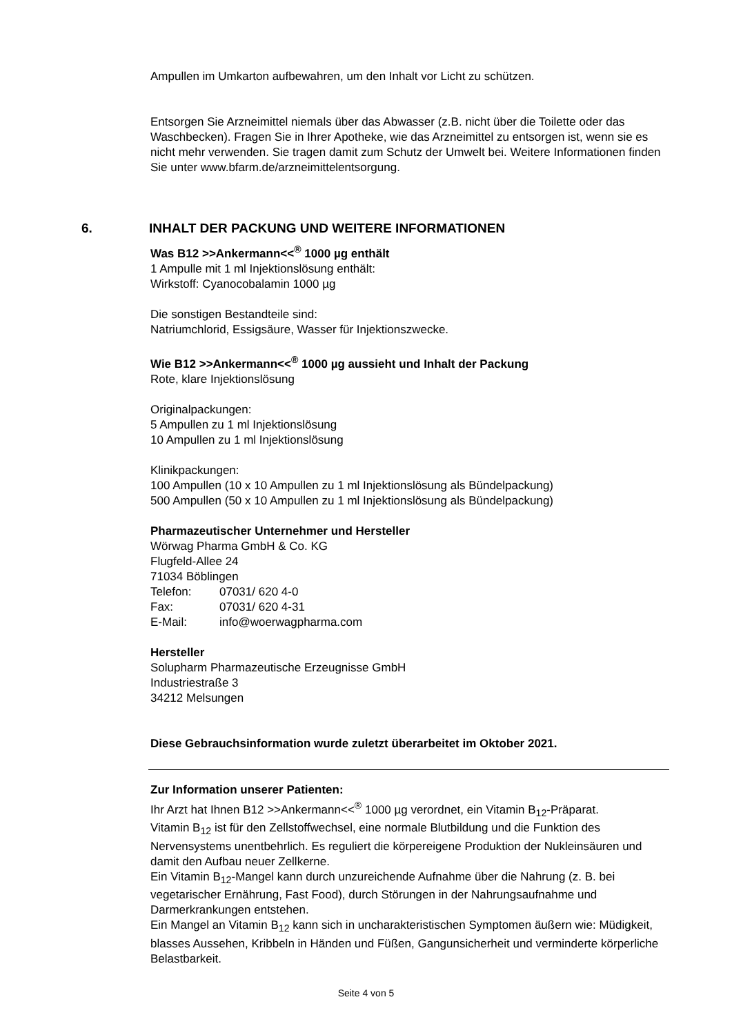Ampullen im Umkarton aufbewahren, um den Inhalt vor Licht zu schützen.
Entsorgen Sie Arzneimittel niemals über das Abwasser (z.B. nicht über die Toilette oder das Waschbecken). Fragen Sie in Ihrer Apotheke, wie das Arzneimittel zu entsorgen ist, wenn sie es nicht mehr verwenden. Sie tragen damit zum Schutz der Umwelt bei. Weitere Informationen finden Sie unter www.bfarm.de/arzneimittelentsorgung.
Was B12 >>Ankermann<<<sup>®</sup> 1000 µg enthält
1 Ampulle mit 1 ml Injektionslösung enthält:
Wirkstoff: Cyanocobalamin 1000 µg
Die sonstigen Bestandteile sind:
Natriumchlorid, Essigsäure, Wasser für Injektionszwecke.
Wie B12 >>Ankermann<<<sup>®</sup> 1000 µg aussieht und Inhalt der Packung
Rote, klare Injektionslösung
Originalpackungen:
5 Ampullen zu 1 ml Injektionslösung
10 Ampullen zu 1 ml Injektionslösung
Klinikpackungen:
100 Ampullen (10 x 10 Ampullen zu 1 ml Injektionslösung als Bündelpackung)
500 Ampullen (50 x 10 Ampullen zu 1 ml Injektionslösung als Bündelpackung)
Pharmazeutischer Unternehmer und Hersteller
Wörwag Pharma GmbH & Co. KG
Flugfeld-Allee 24
71034 Böblingen
| Telefon: | 07031/ 620 4-0 |
| Fax: | 07031/ 620 4-31 |
| E-Mail: | info@woerwagpharma.com |
Hersteller
Solupharm Pharmazeutische Erzeugnisse GmbH
Industriestraße 3
34212 Melsungen
Diese Gebrauchsinformation wurde zuletzt überarbeitet im Oktober 2021.
Zur Information unserer Patienten:
Ihr Arzt hat Ihnen B12 >>Ankermann<<<sup>®</sup> 1000 µg verordnet, ein Vitamin B<sub>12</sub>-Präparat.
Vitamin B<sub>12</sub> ist für den Zellstoffwechsel, eine normale Blutbildung und die Funktion des Nervensystems unentbehrlich. Es reguliert die körpereigene Produktion der Nukleinsäuren und damit den Aufbau neuer Zellkerne.
Ein Vitamin B<sub>12</sub>-Mangel kann durch unzureichende Aufnahme über die Nahrung (z. B. bei vegetarischer Ernährung, Fast Food), durch Störungen in der Nahrungsaufnahme und Darmerkrankungen entstehen.
Ein Mangel an Vitamin B<sub>12</sub> kann sich in uncharakteristischen Symptomen äußern wie: Müdigkeit, blasses Aussehen, Kribbeln in Händen und Füßen, Gangunsicherheit und verminderte körperliche Belastbarkeit.
6. INHALT DER PACKUNG UND WEITERE INFORMATIONEN
Seite 4 von 5